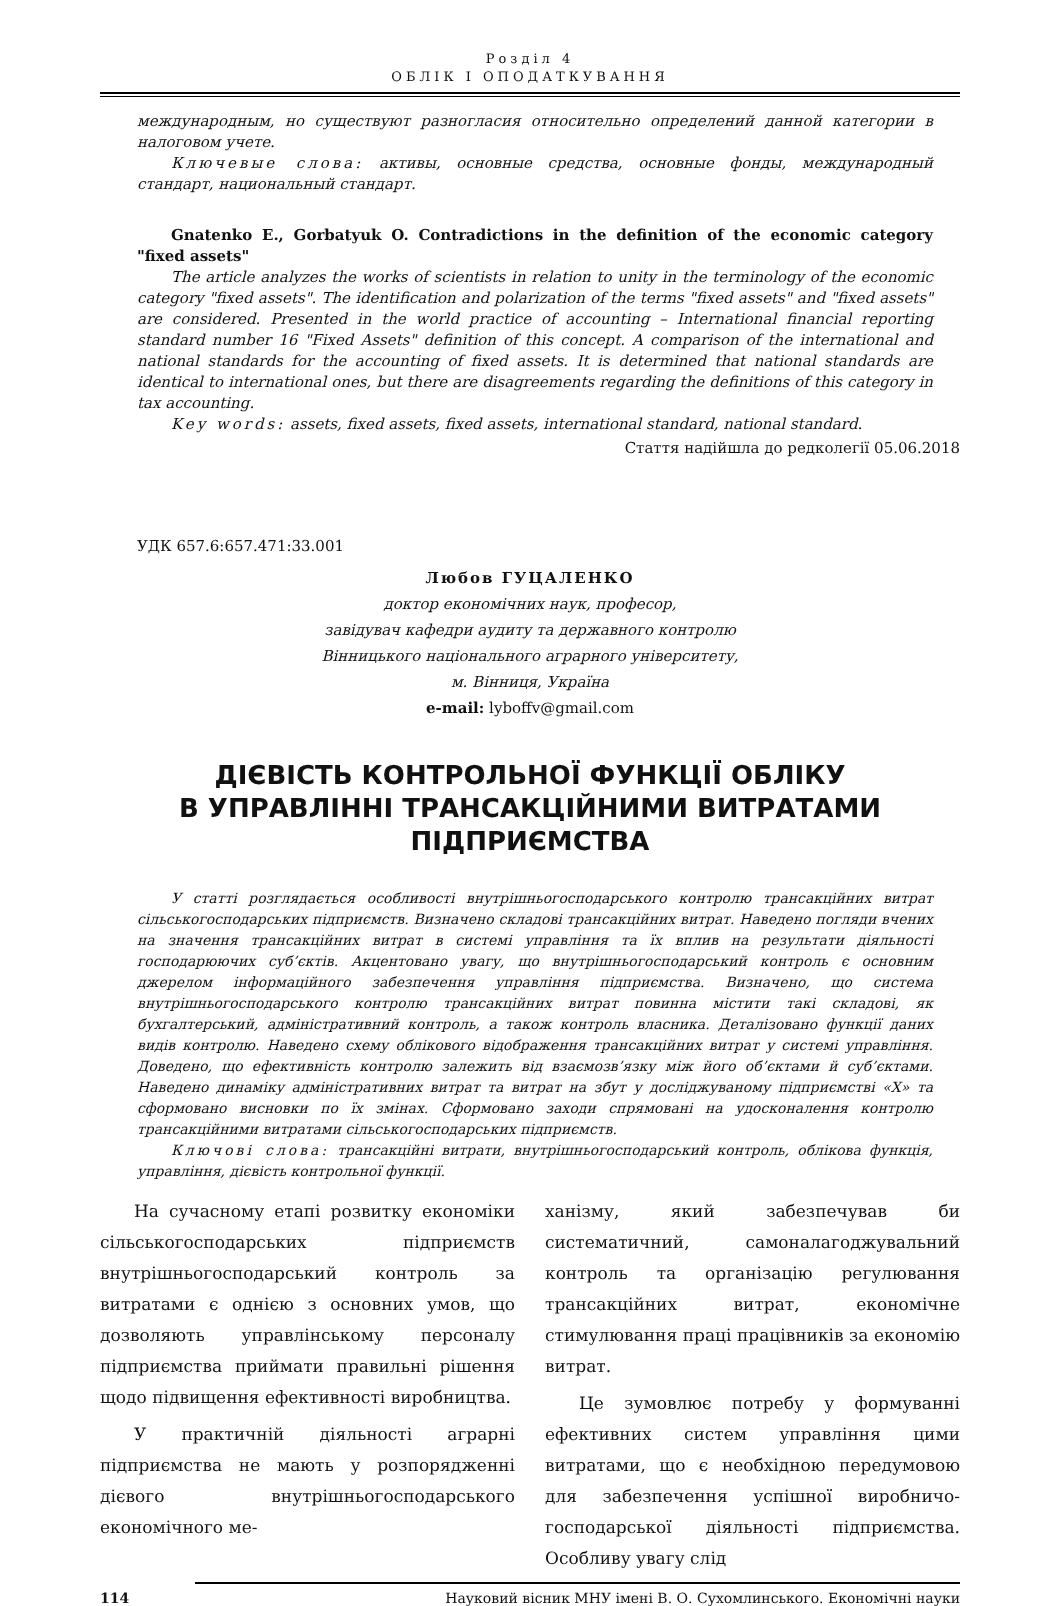Розділ 4
ОБЛІК І ОПОДАТКУВАННЯ
международным, но существуют разногласия относительно определений данной категории в налоговом учете.
Ключевые слова: активы, основные средства, основные фонды, международный стандарт, национальный стандарт.
Gnatenko E., Gorbatyuk O. Contradictions in the definition of the economic category "fixed assets"
The article analyzes the works of scientists in relation to unity in the terminology of the economic category "fixed assets". The identification and polarization of the terms "fixed assets" and "fixed assets" are considered. Presented in the world practice of accounting – International financial reporting standard number 16 "Fixed Assets" definition of this concept. A comparison of the international and national standards for the accounting of fixed assets. It is determined that national standards are identical to international ones, but there are disagreements regarding the definitions of this category in tax accounting.
Key words: assets, fixed assets, fixed assets, international standard, national standard.
Стаття надійшла до редколегії 05.06.2018
УДК 657.6:657.471:33.001
Любов ГУЦАЛЕНКО
доктор економічних наук, професор,
завідувач кафедри аудиту та державного контролю
Вінницького національного аграрного університету,
м. Вінниця, Україна
e-mail: lyboffv@gmail.com
ДІЄВІСТЬ КОНТРОЛЬНОЇ ФУНКЦІЇ ОБЛІКУ
В УПРАВЛІННІ ТРАНСАКЦІЙНИМИ ВИТРАТАМИ
ПІДПРИЄМСТВА
У статті розглядається особливості внутрішньогосподарського контролю трансакційних витрат сільськогосподарських підприємств. Визначено складові трансакційних витрат. Наведено погляди вчених на значення трансакційних витрат в системі управління та їх вплив на результати діяльності господарюючих суб’єктів. Акцентовано увагу, що внутрішньогосподарський контроль є основним джерелом інформаційного забезпечення управління підприємства. Визначено, що система внутрішньогосподарського контролю трансакційних витрат повинна містити такі складові, як бухгалтерський, адміністративний контроль, а також контроль власника. Деталізовано функції даних видів контролю. Наведено схему облікового відображення трансакційних витрат у системі управління. Доведено, що ефективність контролю залежить від взаємозв’язку між його об’єктами й суб’єктами. Наведено динаміку адміністративних витрат та витрат на збут у досліджуваному підприємстві «Х» та сформовано висновки по їх змінах. Сформовано заходи спрямовані на удосконалення контролю трансакційними витратами сільськогосподарських підприємств.
Ключові слова: трансакційні витрати, внутрішньогосподарський контроль, облікова функція, управління, дієвість контрольної функції.
На сучасному етапі розвитку економіки сільськогосподарських підприємств внутрішньогосподарський контроль за витратами є однією з основних умов, що дозволяють управлінському персоналу підприємства приймати правильні рішення щодо підвищення ефективності виробництва.
У практичній діяльності аграрні підприємства не мають у розпорядженні дієвого внутрішньогосподарського економічного ме-
ханізму, який забезпечував би систематичний, самоналагоджувальний контроль та організацію регулювання трансакційних витрат, економічне стимулювання праці працівників за економію витрат.
Це зумовлює потребу у формуванні ефективних систем управління цими витратами, що є необхідною передумовою для забезпечення успішної виробничо-господарської діяльності підприємства. Особливу увагу слід
114 Науковий вісник МНУ імені В. О. Сухомлинського. Економічні науки